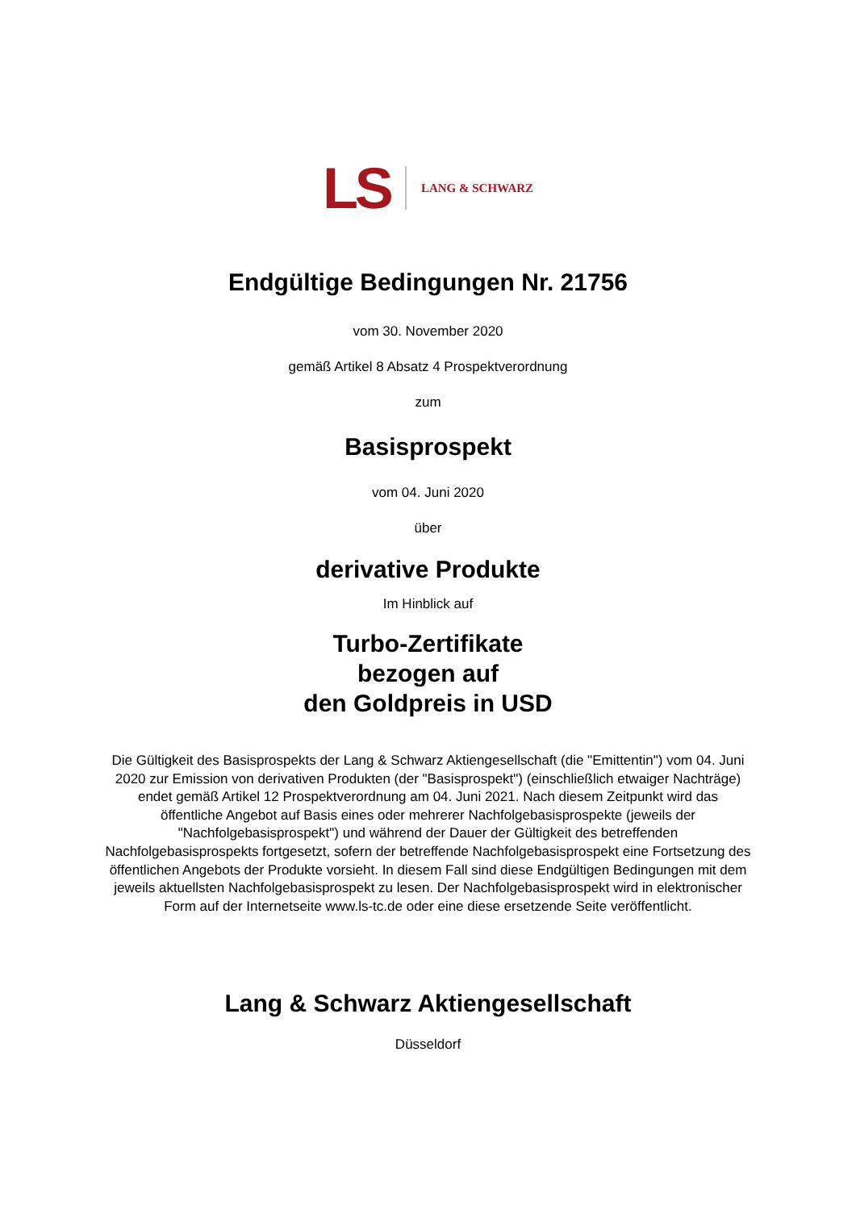LS LANG & SCHWARZ
Endgültige Bedingungen Nr. 21756
vom 30. November 2020
gemäß Artikel 8 Absatz 4 Prospektverordnung
zum
Basisprospekt
vom 04. Juni 2020
über
derivative Produkte
Im Hinblick auf
Turbo-Zertifikate
bezogen auf
den Goldpreis in USD
Die Gültigkeit des Basisprospekts der Lang & Schwarz Aktiengesellschaft (die "Emittentin") vom 04. Juni 2020 zur Emission von derivativen Produkten (der "Basisprospekt") (einschließlich etwaiger Nachträge) endet gemäß Artikel 12 Prospektverordnung am 04. Juni 2021. Nach diesem Zeitpunkt wird das öffentliche Angebot auf Basis eines oder mehrerer Nachfolgebasisprospekte (jeweils der "Nachfolgebasisprospekt") und während der Dauer der Gültigkeit des betreffenden Nachfolgebasisprospekts fortgesetzt, sofern der betreffende Nachfolgebasisprospekt eine Fortsetzung des öffentlichen Angebots der Produkte vorsieht. In diesem Fall sind diese Endgültigen Bedingungen mit dem jeweils aktuellsten Nachfolgebasisprospekt zu lesen. Der Nachfolgebasisprospekt wird in elektronischer Form auf der Internetseite www.ls-tc.de oder eine diese ersetzende Seite veröffentlicht.
Lang & Schwarz Aktiengesellschaft
Düsseldorf